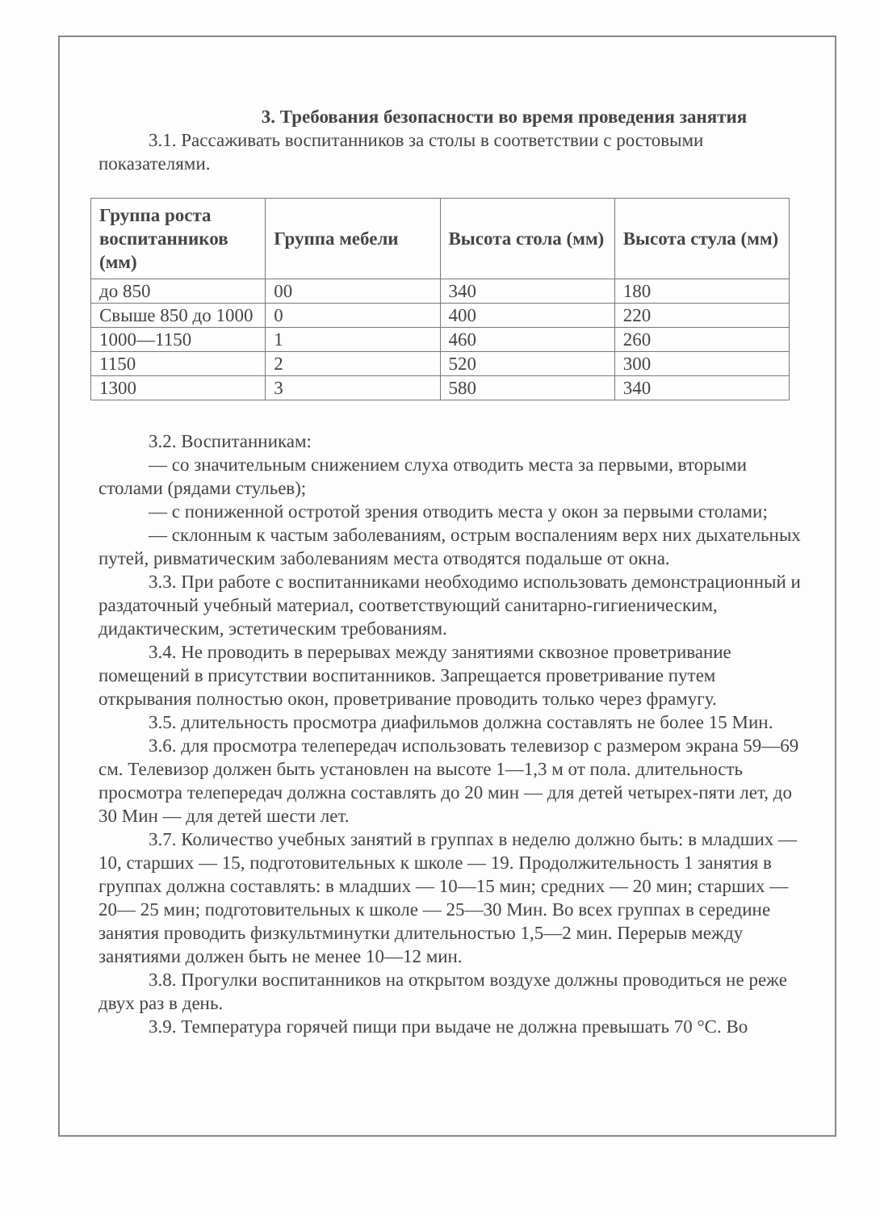3. Требования безопасности во время проведения занятия
3.1. Рассаживать воспитанников за столы в соответствии с ростовыми показателями.
| Группа роста воспитанников (мм) | Группа мебели | Высота стола (мм) | Высота стула (мм) |
| --- | --- | --- | --- |
| до 850 | 00 | 340 | 180 |
| Свыше 850 до 1000 | 0 | 400 | 220 |
| 1000—1150 | 1 | 460 | 260 |
| 1150 | 2 | 520 | 300 |
| 1300 | 3 | 580 | 340 |
3.2. Воспитанникам:
— со значительным снижением слуха отводить места за первыми, вторыми столами (рядами стульев);
— с пониженной остротой зрения отводить места у окон за первыми столами;
— склонным к частым заболеваниям, острым воспалениям верх них дыхательных путей, ривматическим заболеваниям места отводятся подальше от окна.
3.3. При работе с воспитанниками необходимо использовать демонстрационный и раздаточный учебный материал, соответствующий санитарно-гигиеническим, дидактическим, эстетическим требованиям.
3.4. Не проводить в перерывах между занятиями сквозное проветривание помещений в присутствии воспитанников. Запрещается проветривание путем открывания полностью окон, проветривание проводить только через фрамугу.
3.5. длительность просмотра диафильмов должна составлять не более 15 Мин.
3.6. для просмотра телепередач использовать телевизор с размером экрана 59—69 см. Телевизор должен быть установлен на высоте 1—1,3 м от пола. длительность просмотра телепередач должна составлять до 20 мин — для детей четырех-пяти лет, до 30 Мин — для детей шести лет.
3.7. Количество учебных занятий в группах в неделю должно быть: в младших — 10, старших — 15, подготовительных к школе — 19. Продолжительность 1 занятия в группах должна составлять: в младших — 10—15 мин; средних — 20 мин; старших — 20— 25 мин; подготовительных к школе — 25—30 Мин. Во всех группах в середине занятия проводить физкультминутки длительностью 1,5—2 мин. Перерыв между занятиями должен быть не менее 10—12 мин.
3.8. Прогулки воспитанников на открытом воздухе должны проводиться не реже двух раз в день.
3.9. Температура горячей пищи при выдаче не должна превышать 70 °С. Во